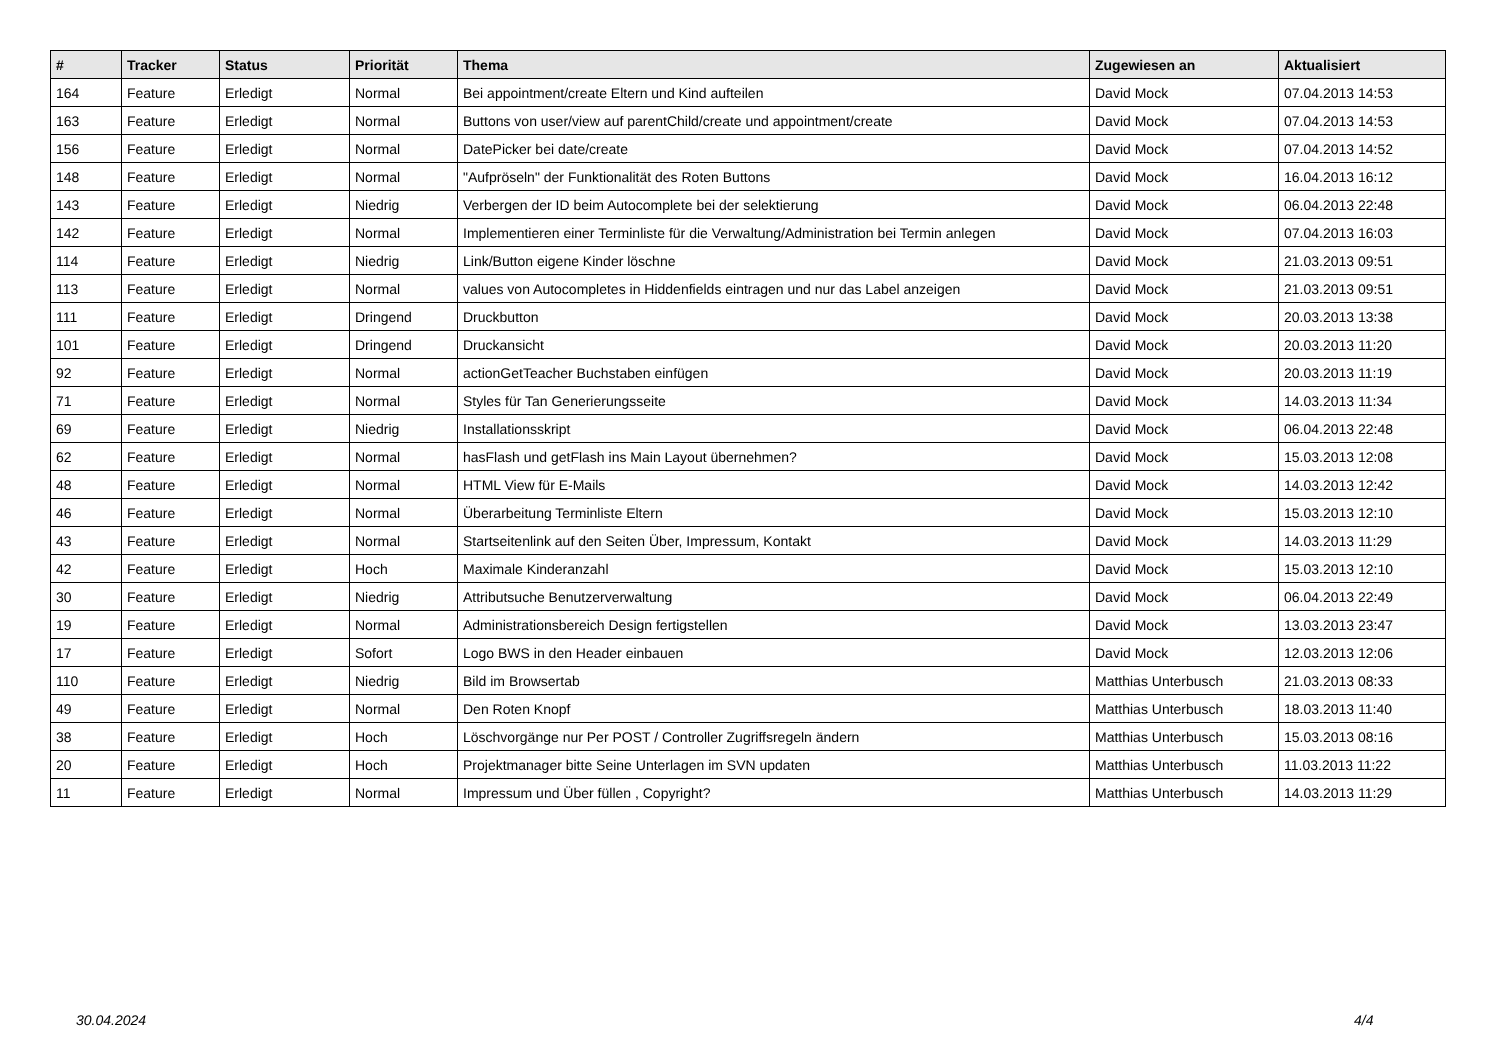| # | Tracker | Status | Priorität | Thema | Zugewiesen an | Aktualisiert |
| --- | --- | --- | --- | --- | --- | --- |
| 164 | Feature | Erledigt | Normal | Bei appointment/create Eltern und Kind aufteilen | David Mock | 07.04.2013 14:53 |
| 163 | Feature | Erledigt | Normal | Buttons von user/view auf parentChild/create und appointment/create | David Mock | 07.04.2013 14:53 |
| 156 | Feature | Erledigt | Normal | DatePicker bei date/create | David Mock | 07.04.2013 14:52 |
| 148 | Feature | Erledigt | Normal | "Aufpröseln" der Funktionalität des Roten Buttons | David Mock | 16.04.2013 16:12 |
| 143 | Feature | Erledigt | Niedrig | Verbergen der ID beim Autocomplete bei der selektierung | David Mock | 06.04.2013 22:48 |
| 142 | Feature | Erledigt | Normal | Implementieren einer Terminliste für die Verwaltung/Administration bei Termin anlegen | David Mock | 07.04.2013 16:03 |
| 114 | Feature | Erledigt | Niedrig | Link/Button eigene Kinder löschne | David Mock | 21.03.2013 09:51 |
| 113 | Feature | Erledigt | Normal | values von Autocompletes in Hiddenfields eintragen und nur das Label anzeigen | David Mock | 21.03.2013 09:51 |
| 111 | Feature | Erledigt | Dringend | Druckbutton | David Mock | 20.03.2013 13:38 |
| 101 | Feature | Erledigt | Dringend | Druckansicht | David Mock | 20.03.2013 11:20 |
| 92 | Feature | Erledigt | Normal | actionGetTeacher Buchstaben einfügen | David Mock | 20.03.2013 11:19 |
| 71 | Feature | Erledigt | Normal | Styles für Tan Generierungsseite | David Mock | 14.03.2013 11:34 |
| 69 | Feature | Erledigt | Niedrig | Installationsskript | David Mock | 06.04.2013 22:48 |
| 62 | Feature | Erledigt | Normal | hasFlash und getFlash ins Main Layout übernehmen? | David Mock | 15.03.2013 12:08 |
| 48 | Feature | Erledigt | Normal | HTML View für E-Mails | David Mock | 14.03.2013 12:42 |
| 46 | Feature | Erledigt | Normal | Überarbeitung Terminliste Eltern | David Mock | 15.03.2013 12:10 |
| 43 | Feature | Erledigt | Normal | Startseitenlink auf den Seiten Über, Impressum, Kontakt | David Mock | 14.03.2013 11:29 |
| 42 | Feature | Erledigt | Hoch | Maximale Kinderanzahl | David Mock | 15.03.2013 12:10 |
| 30 | Feature | Erledigt | Niedrig | Attributsuche Benutzerverwaltung | David Mock | 06.04.2013 22:49 |
| 19 | Feature | Erledigt | Normal | Administrationsbereich Design fertigstellen | David Mock | 13.03.2013 23:47 |
| 17 | Feature | Erledigt | Sofort | Logo BWS in den Header einbauen | David Mock | 12.03.2013 12:06 |
| 110 | Feature | Erledigt | Niedrig | Bild im Browsertab | Matthias Unterbusch | 21.03.2013 08:33 |
| 49 | Feature | Erledigt | Normal | Den Roten Knopf | Matthias Unterbusch | 18.03.2013 11:40 |
| 38 | Feature | Erledigt | Hoch | Löschvorgänge nur Per POST / Controller Zugriffsregeln ändern | Matthias Unterbusch | 15.03.2013 08:16 |
| 20 | Feature | Erledigt | Hoch | Projektmanager bitte Seine Unterlagen im SVN updaten | Matthias Unterbusch | 11.03.2013 11:22 |
| 11 | Feature | Erledigt | Normal | Impressum und Über füllen , Copyright? | Matthias Unterbusch | 14.03.2013 11:29 |
30.04.2024 4/4